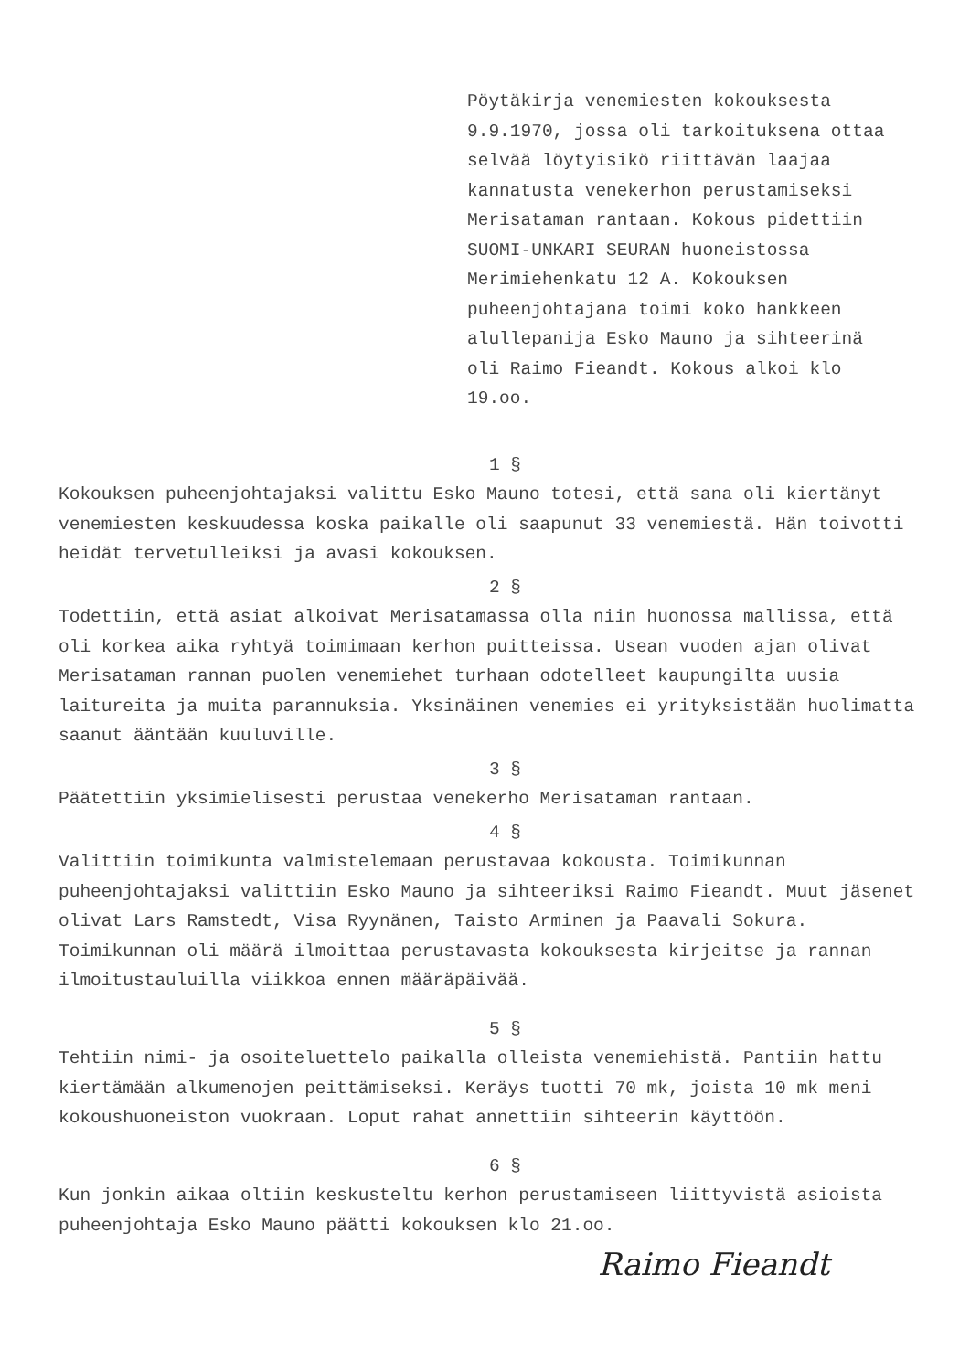Pöytäkirja venemiesten kokouksesta 9.9.1970, jossa oli tarkoituksena ottaa selvää löytyisikö riittävän laajaa kannatusta venekerhon perustamiseksi Merisataman rantaan. Kokous pidettiin SUOMI-UNKARI SEURAN huoneistossa Merimiehenkatu 12 A. Kokouksen puheenjohtajana toimi koko hankkeen alullepanija Esko Mauno ja sihteerinä oli Raimo Fieandt. Kokous alkoi klo 19.oo.
1 §
Kokouksen puheenjohtajaksi valittu Esko Mauno totesi, että sana oli kiertänyt venemiesten keskuudessa koska paikalle oli saapunut 33 venemiestä. Hän toivotti heidät tervetulleiksi ja avasi kokouksen.
2 §
Todettiin, että asiat alkoivat Merisatamassa olla niin huonossa mallissa, että oli korkea aika ryhtyä toimimaan kerhon puitteissa. Usean vuoden ajan olivat Merisataman rannan puolen venemiehet turhaan odotelleet kaupungilta uusia laitureita ja muita parannuksia. Yksinäinen venemies ei yrityksistään huolimatta saanut ääntään kuuluville.
3 §
Päätettiin yksimielisesti perustaa venekerho Merisataman rantaan.
4 §
Valittiin toimikunta valmistelemaan perustavaa kokousta. Toimikunnan puheenjohtajaksi valittiin Esko Mauno ja sihteeriksi Raimo Fieandt. Muut jäsenet olivat Lars Ramstedt, Visa Ryynänen, Taisto Arminen ja Paavali Sokura. Toimikunnan oli määrä ilmoittaa perustavasta kokouksesta kirjeitse ja rannan ilmoitustauluilla viikkoa ennen määräpäivää.
5 §
Tehtiin nimi- ja osoiteluettelo paikalla olleista venemiehistä. Pantiin hattu kiertämään alkumenojen peittämiseksi. Keräys tuotti 70 mk, joista 10 mk meni kokoushuoneiston vuokraan. Loput rahat annettiin sihteerin käyttöön.
6 §
Kun jonkin aikaa oltiin keskusteltu kerhon perustamiseen liittyvistä asioista puheenjohtaja Esko Mauno päätti kokouksen klo 21.oo.
Raimo Fieandt